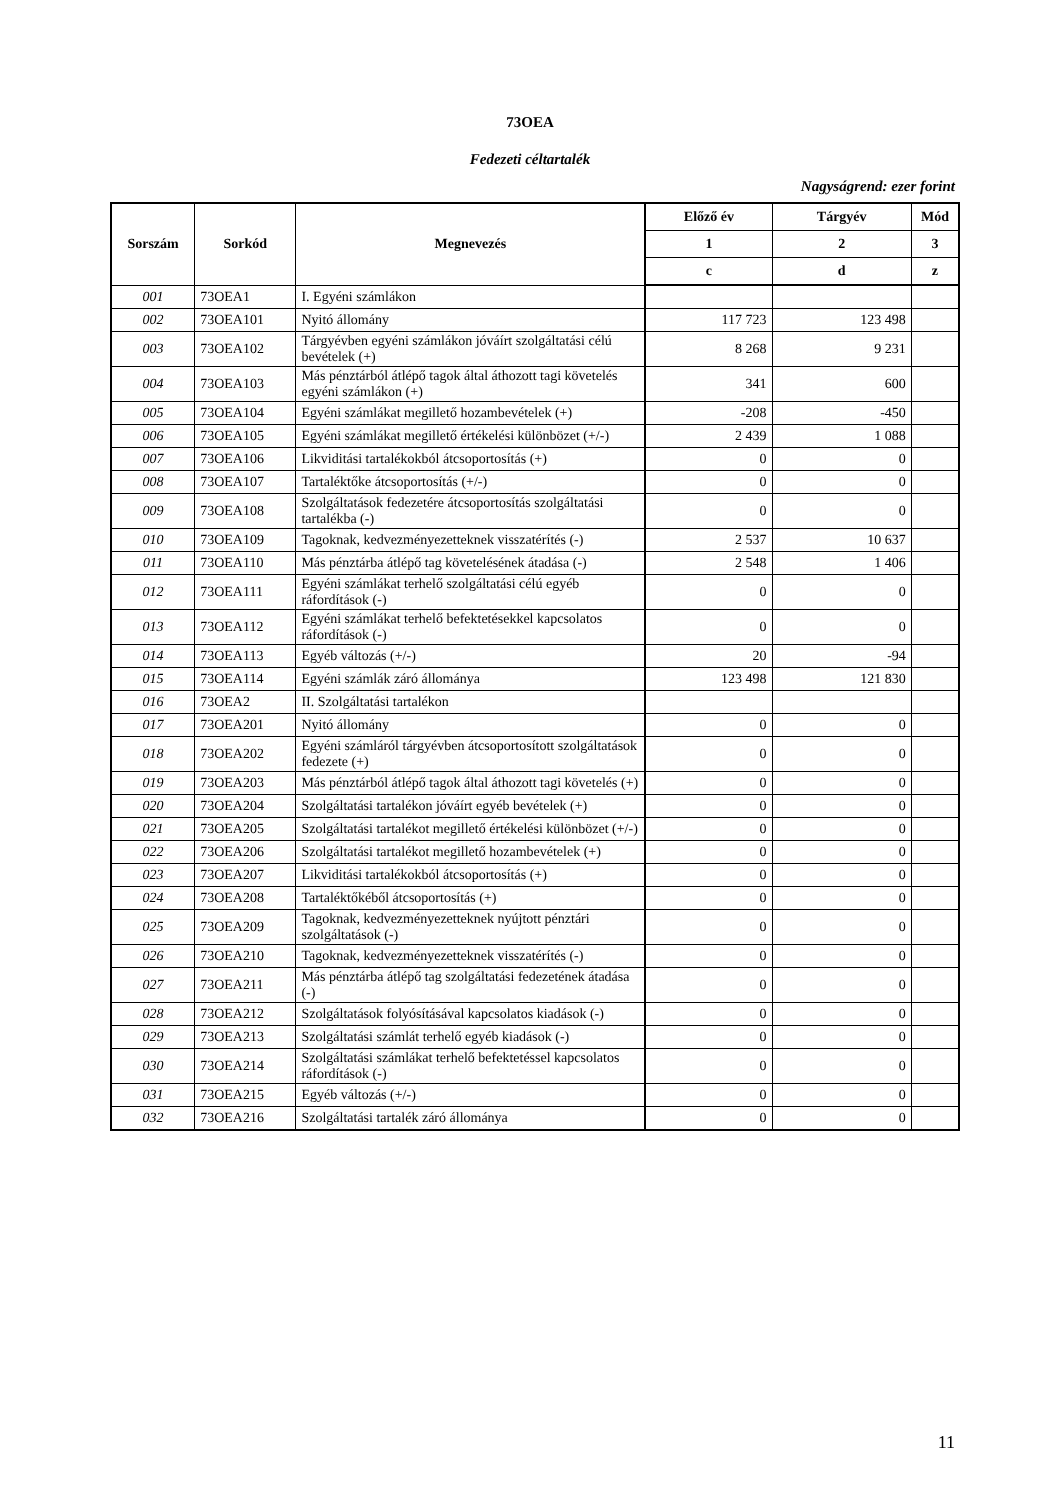73OEA
Fedezeti céltartalék
Nagyságrend: ezer forint
| Sorszám | Sorkód | Megnevezés | Előző év | Tárgyév | Mód |
| --- | --- | --- | --- | --- | --- |
| | | | 1 | 2 | 3 |
| | | | c | d | z |
| 001 | 73OEA1 | I. Egyéni számlákon | | | |
| 002 | 73OEA101 | Nyitó állomány | 117 723 | 123 498 | |
| 003 | 73OEA102 | Tárgyévben egyéni számlákon jóváírt szolgáltatási célú bevételek (+) | 8 268 | 9 231 | |
| 004 | 73OEA103 | Más pénztárból átlépő tagok által áthozott tagi követelés egyéni számlákon (+) | 341 | 600 | |
| 005 | 73OEA104 | Egyéni számlákat megillető hozambevételek (+) | -208 | -450 | |
| 006 | 73OEA105 | Egyéni számlákat megillető értékelési különbözet (+/-) | 2 439 | 1 088 | |
| 007 | 73OEA106 | Likviditási tartalékokból átcsoportosítás (+) | 0 | 0 | |
| 008 | 73OEA107 | Tartaléktőke átcsoportosítás (+/-) | 0 | 0 | |
| 009 | 73OEA108 | Szolgáltatások fedezetére átcsoportosítás szolgáltatási tartalékba (-) | 0 | 0 | |
| 010 | 73OEA109 | Tagoknak, kedvezményezetteknek visszatérítés (-) | 2 537 | 10 637 | |
| 011 | 73OEA110 | Más pénztárba átlépő tag követelésének átadása (-) | 2 548 | 1 406 | |
| 012 | 73OEA111 | Egyéni számlákat terhelő szolgáltatási célú egyéb ráfordítások (-) | 0 | 0 | |
| 013 | 73OEA112 | Egyéni számlákat terhelő befektetésekkel kapcsolatos ráfordítások (-) | 0 | 0 | |
| 014 | 73OEA113 | Egyéb változás (+/-) | 20 | -94 | |
| 015 | 73OEA114 | Egyéni számlák záró állománya | 123 498 | 121 830 | |
| 016 | 73OEA2 | II. Szolgáltatási tartalékon | | | |
| 017 | 73OEA201 | Nyitó állomány | 0 | 0 | |
| 018 | 73OEA202 | Egyéni számláról tárgyévben átcsoportosított szolgáltatások fedezete (+) | 0 | 0 | |
| 019 | 73OEA203 | Más pénztárból átlépő tagok által áthozott tagi követelés (+) | 0 | 0 | |
| 020 | 73OEA204 | Szolgáltatási tartalékon jóváírt egyéb bevételek (+) | 0 | 0 | |
| 021 | 73OEA205 | Szolgáltatási tartalékot megillető értékelési különbözet (+/-) | 0 | 0 | |
| 022 | 73OEA206 | Szolgáltatási tartalékot megillető hozambevételek (+) | 0 | 0 | |
| 023 | 73OEA207 | Likviditási tartalékokból átcsoportosítás (+) | 0 | 0 | |
| 024 | 73OEA208 | Tartaléktőkéből átcsoportosítás (+) | 0 | 0 | |
| 025 | 73OEA209 | Tagoknak, kedvezményezetteknek nyújtott pénztári szolgáltatások (-) | 0 | 0 | |
| 026 | 73OEA210 | Tagoknak, kedvezményezetteknek visszatérítés (-) | 0 | 0 | |
| 027 | 73OEA211 | Más pénztárba átlépő tag szolgáltatási fedezetének átadása (-) | 0 | 0 | |
| 028 | 73OEA212 | Szolgáltatások folyósításával kapcsolatos kiadások (-) | 0 | 0 | |
| 029 | 73OEA213 | Szolgáltatási számlát terhelő egyéb kiadások (-) | 0 | 0 | |
| 030 | 73OEA214 | Szolgáltatási számlákat terhelő befektetéssel kapcsolatos ráfordítások (-) | 0 | 0 | |
| 031 | 73OEA215 | Egyéb változás (+/-) | 0 | 0 | |
| 032 | 73OEA216 | Szolgáltatási tartalék záró állománya | 0 | 0 | |
11